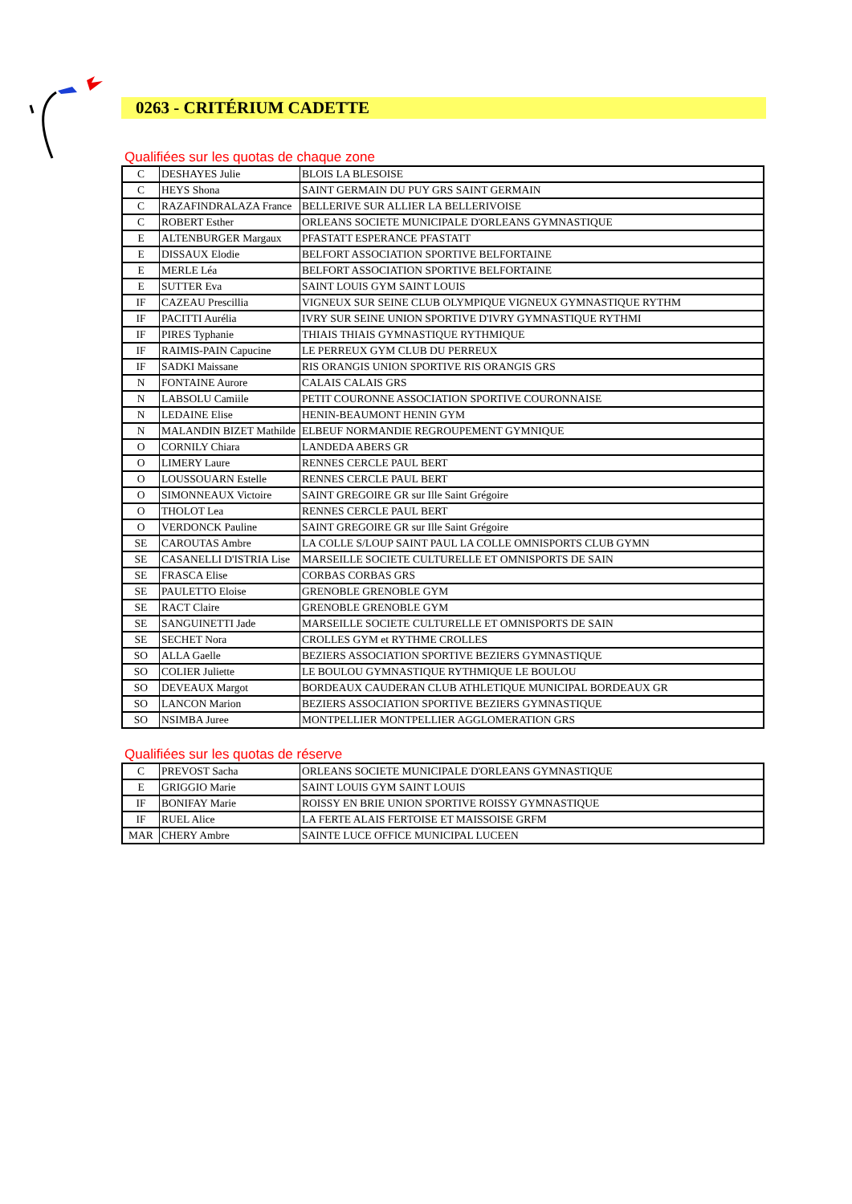0263 - CRITÉRIUM CADETTE
Qualifiées sur les quotas de chaque zone
| C | DESHAYES Julie | BLOIS LA BLESOISE |
| C | HEYS Shona | SAINT GERMAIN DU PUY GRS SAINT GERMAIN |
| C | RAZAFINDRALAZA France | BELLERIVE SUR ALLIER LA BELLERIVOISE |
| C | ROBERT Esther | ORLEANS SOCIETE MUNICIPALE D'ORLEANS GYMNASTIQUE |
| E | ALTENBURGER Margaux | PFASTATT ESPERANCE PFASTATT |
| E | DISSAUX Elodie | BELFORT ASSOCIATION SPORTIVE BELFORTAINE |
| E | MERLE Léa | BELFORT ASSOCIATION SPORTIVE BELFORTAINE |
| E | SUTTER Eva | SAINT LOUIS GYM SAINT LOUIS |
| IF | CAZEAU Prescillia | VIGNEUX SUR SEINE CLUB OLYMPIQUE VIGNEUX GYMNASTIQUE RYTHM |
| IF | PACITTI Aurélia | IVRY SUR SEINE UNION SPORTIVE D'IVRY GYMNASTIQUE RYTHMI |
| IF | PIRES Typhanie | THIAIS THIAIS GYMNASTIQUE RYTHMIQUE |
| IF | RAIMIS-PAIN Capucine | LE PERREUX GYM CLUB DU PERREUX |
| IF | SADKI Maissane | RIS ORANGIS UNION SPORTIVE RIS ORANGIS GRS |
| N | FONTAINE Aurore | CALAIS CALAIS GRS |
| N | LABSOLU Camiile | PETIT COURONNE ASSOCIATION SPORTIVE COURONNAISE |
| N | LEDAINE Elise | HENIN-BEAUMONT HENIN GYM |
| N | MALANDIN BIZET Mathilde | ELBEUF NORMANDIE REGROUPEMENT GYMNIQUE |
| O | CORNILY Chiara | LANDEDA ABERS GR |
| O | LIMERY Laure | RENNES CERCLE PAUL BERT |
| O | LOUSSOUARN Estelle | RENNES CERCLE PAUL BERT |
| O | SIMONNEAUX Victoire | SAINT GREGOIRE GR sur Ille Saint Grégoire |
| O | THOLOT Lea | RENNES CERCLE PAUL BERT |
| O | VERDONCK Pauline | SAINT GREGOIRE GR sur Ille Saint Grégoire |
| SE | CAROUTAS Ambre | LA COLLE S/LOUP SAINT PAUL LA COLLE OMNISPORTS CLUB GYMN |
| SE | CASANELLI D'ISTRIA Lise | MARSEILLE SOCIETE CULTURELLE ET OMNISPORTS DE SAIN |
| SE | FRASCA Elise | CORBAS CORBAS GRS |
| SE | PAULETTO Eloise | GRENOBLE GRENOBLE GYM |
| SE | RACT Claire | GRENOBLE GRENOBLE GYM |
| SE | SANGUINETTI Jade | MARSEILLE SOCIETE CULTURELLE ET OMNISPORTS DE SAIN |
| SE | SECHET Nora | CROLLES GYM et RYTHME CROLLES |
| SO | ALLA Gaelle | BEZIERS ASSOCIATION SPORTIVE BEZIERS GYMNASTIQUE |
| SO | COLIER Juliette | LE BOULOU GYMNASTIQUE RYTHMIQUE LE BOULOU |
| SO | DEVEAUX Margot | BORDEAUX CAUDERAN CLUB ATHLETIQUE MUNICIPAL BORDEAUX GR |
| SO | LANCON Marion | BEZIERS ASSOCIATION SPORTIVE BEZIERS GYMNASTIQUE |
| SO | NSIMBA Juree | MONTPELLIER MONTPELLIER AGGLOMERATION GRS |
Qualifiées sur les quotas de réserve
| C | PREVOST Sacha | ORLEANS SOCIETE MUNICIPALE D'ORLEANS GYMNASTIQUE |
| E | GRIGGIO Marie | SAINT LOUIS GYM SAINT LOUIS |
| IF | BONIFAY Marie | ROISSY EN BRIE UNION SPORTIVE ROISSY GYMNASTIQUE |
| IF | RUEL Alice | LA FERTE ALAIS FERTOISE ET MAISSOISE GRFM |
| MAR | CHERY Ambre | SAINTE LUCE OFFICE MUNICIPAL LUCEEN |